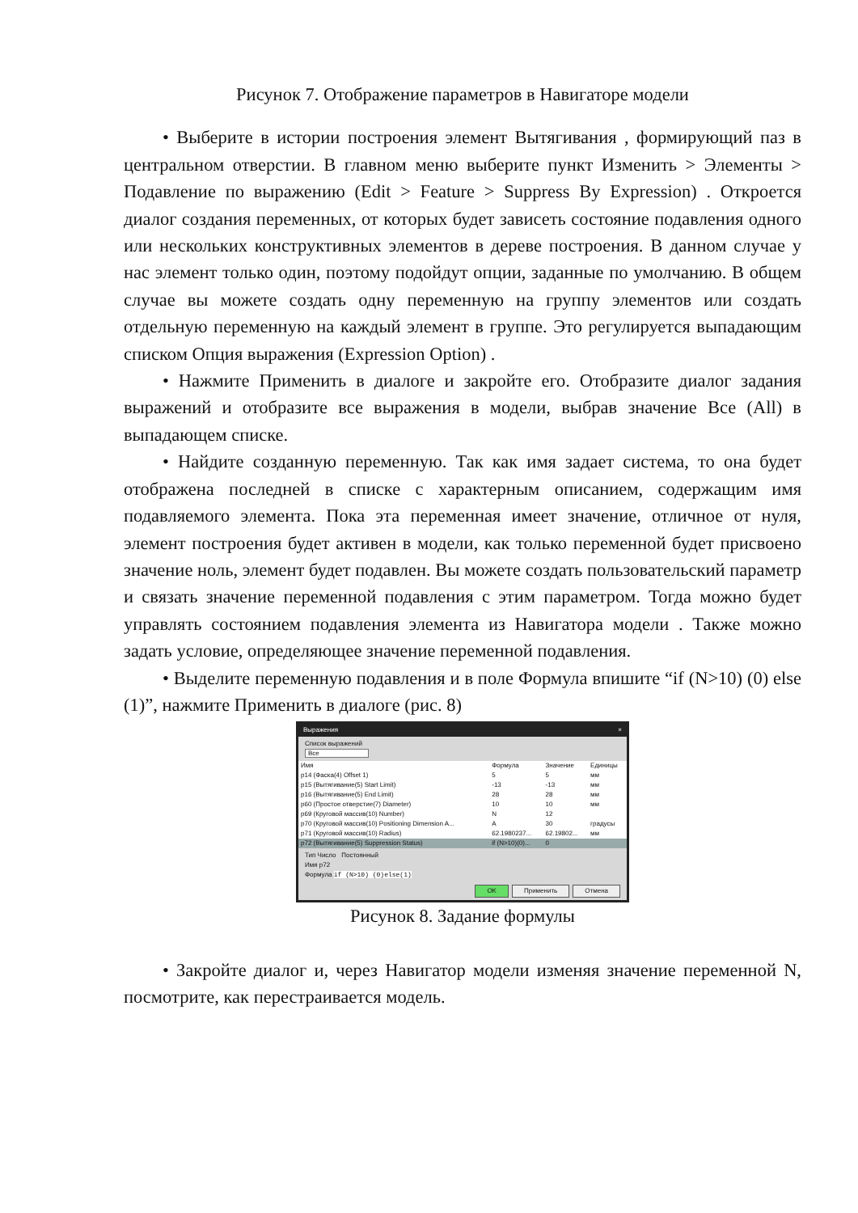Рисунок 7. Отображение параметров в Навигаторе модели
• Выберите в истории построения элемент Вытягивания , формирующий паз в центральном отверстии. В главном меню выберите пункт Изменить > Элементы > Подавление по выражению (Edit > Feature > Suppress By Expression) . Откроется диалог создания переменных, от которых будет зависеть состояние подавления одного или нескольких конструктивных элементов в дереве построения. В данном случае у нас элемент только один, поэтому подойдут опции, заданные по умолчанию. В общем случае вы можете создать одну переменную на группу элементов или создать отдельную переменную на каждый элемент в группе. Это регулируется выпадающим списком Опция выражения (Expression Option) .
• Нажмите Применить в диалоге и закройте его. Отобразите диалог задания выражений и отобразите все выражения в модели, выбрав значение Все (All) в выпадающем списке.
• Найдите созданную переменную. Так как имя задает система, то она будет отображена последней в списке с характерным описанием, содержащим имя подавляемого элемента. Пока эта переменная имеет значение, отличное от нуля, элемент построения будет активен в модели, как только переменной будет присвоено значение ноль, элемент будет подавлен. Вы можете создать пользовательский параметр и связать значение переменной подавления с этим параметром. Тогда можно будет управлять состоянием подавления элемента из Навигатора модели . Также можно задать условие, определяющее значение переменной подавления.
• Выделите переменную подавления и в поле Формула впишите “if (N>10) (0) else (1)”, нажмите Применить в диалоге (рис. 8)
Выражения ×
Список выражений
Все
| Имя | Формула | Значение | Единицы |
| --- | --- | --- | --- |
| p14 (Фаска(4) Offset 1) | 5 | 5 | мм |
| p15 (Вытягивание(5) Start Limit) | -13 | -13 | мм |
| p16 (Вытягивание(5) End Limit) | 28 | 28 | мм |
| p60 (Простое отверстие(7) Diameter) | 10 | 10 | мм |
| p69 (Круговой массив(10) Number) | N | 12 | |
| p70 (Круговой массив(10) Positioning Dimension A... | A | 30 | градусы |
| p71 (Круговой массив(10) Radius) | 62.1980237... | 62.19802... | мм |
| p72 (Вытягивание(5) Suppression Status) | if (N>10)(0)... | 0 | |
Тип Число Постоянный
Имя p72
Формула if (N>10) (0)else(1)
OK Применить Отмена
Рисунок 8. Задание формулы
• Закройте диалог и, через Навигатор модели изменяя значение переменной N, посмотрите, как перестраивается модель.